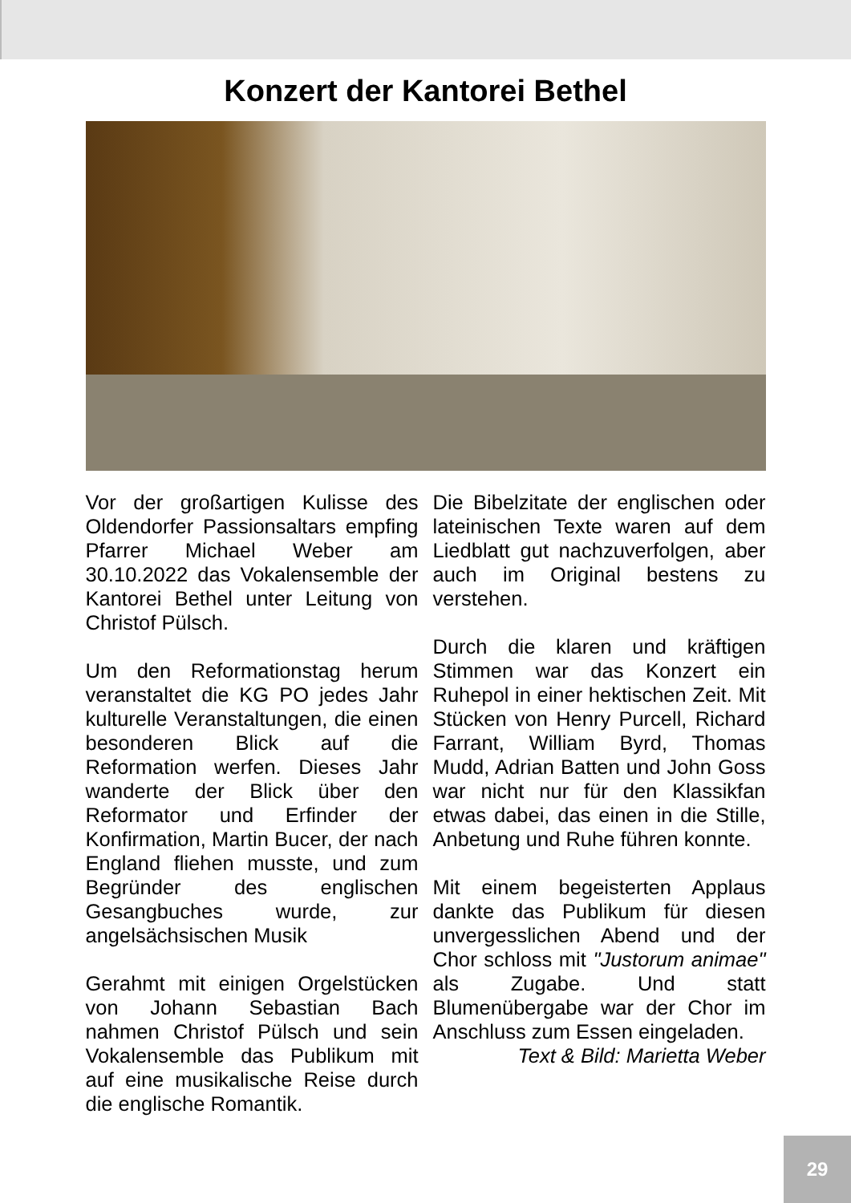Konzert der Kantorei Bethel
Vor der großartigen Kulisse des Oldendorfer Passionsaltars empfing Pfarrer Michael Weber am 30.10.2022 das Vokalensemble der Kantorei Bethel unter Leitung von Christof Pülsch.
Um den Reformationstag herum veranstaltet die KG PO jedes Jahr kulturelle Veranstaltungen, die einen besonderen Blick auf die Reformation werfen. Dieses Jahr wanderte der Blick über den Reformator und Erfinder der Konfirmation, Martin Bucer, der nach England fliehen musste, und zum Begründer des englischen Gesangbuches wurde, zur angelsächsischen Musik
Gerahmt mit einigen Orgelstücken von Johann Sebastian Bach nahmen Christof Pülsch und sein Vokalensemble das Publikum mit auf eine musikalische Reise durch die englische Romantik.
Die Bibelzitate der englischen oder lateinischen Texte waren auf dem Liedblatt gut nachzuverfolgen, aber auch im Original bestens zu verstehen.
Durch die klaren und kräftigen Stimmen war das Konzert ein Ruhepol in einer hektischen Zeit. Mit Stücken von Henry Purcell, Richard Farrant, William Byrd, Thomas Mudd, Adrian Batten und John Goss war nicht nur für den Klassikfan etwas dabei, das einen in die Stille, Anbetung und Ruhe führen konnte.
Mit einem begeisterten Applaus dankte das Publikum für diesen unvergesslichen Abend und der Chor schloss mit "Justorum animae" als Zugabe. Und statt Blumenübergabe war der Chor im Anschluss zum Essen eingeladen.
Text & Bild: Marietta Weber
29